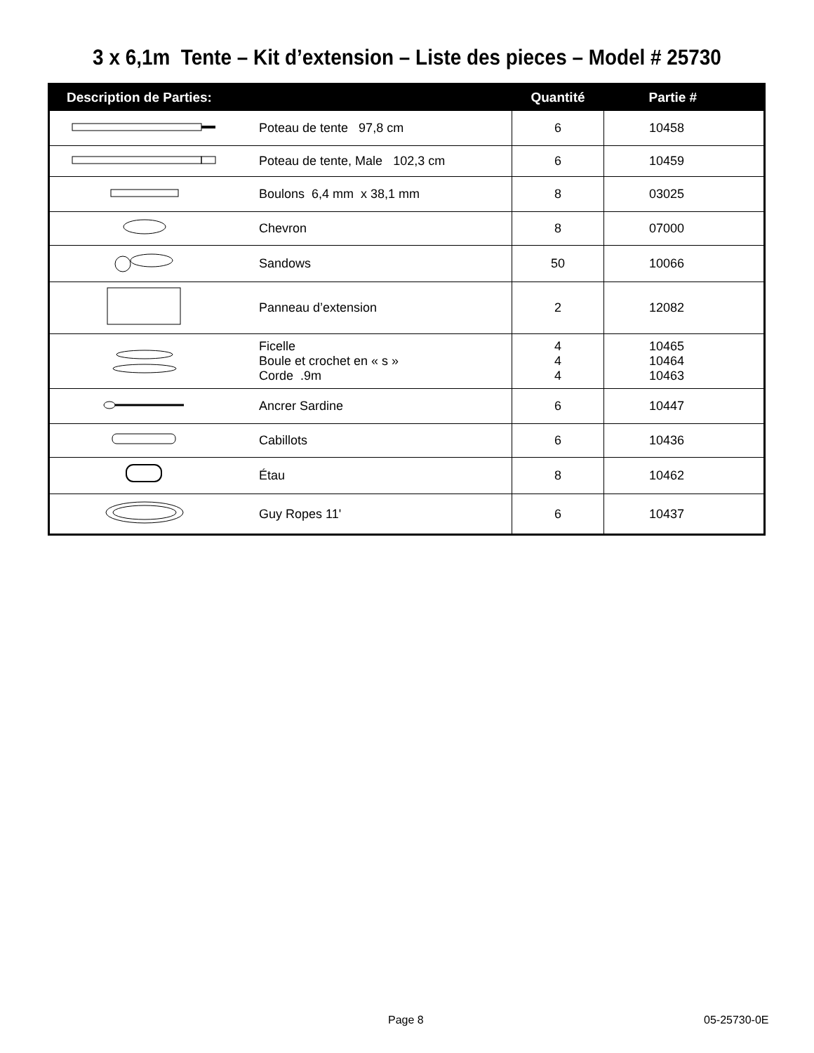3 x 6,1m Tente – Kit d’extension – Liste des pieces – Model # 25730
| Description de Parties: | | Quantité | Partie # |
| --- | --- | --- | --- |
| | Poteau de tente 97,8 cm | 6 | 10458 |
| | Poteau de tente, Male 102,3 cm | 6 | 10459 |
| | Boulons 6,4 mm x 38,1 mm | 8 | 03025 |
| | Chevron | 8 | 07000 |
| | Sandows | 50 | 10066 |
| | Panneau d’extension | 2 | 12082 |
| | Ficelle Boule et crochet en « s » Corde .9m | 4 4 4 | 10465 10464 10463 |
| | Ancrer Sardine | 6 | 10447 |
| | Cabillots | 6 | 10436 |
| | Étau | 8 | 10462 |
| | Guy Ropes 11' | 6 | 10437 |
Page 8 05-25730-0E